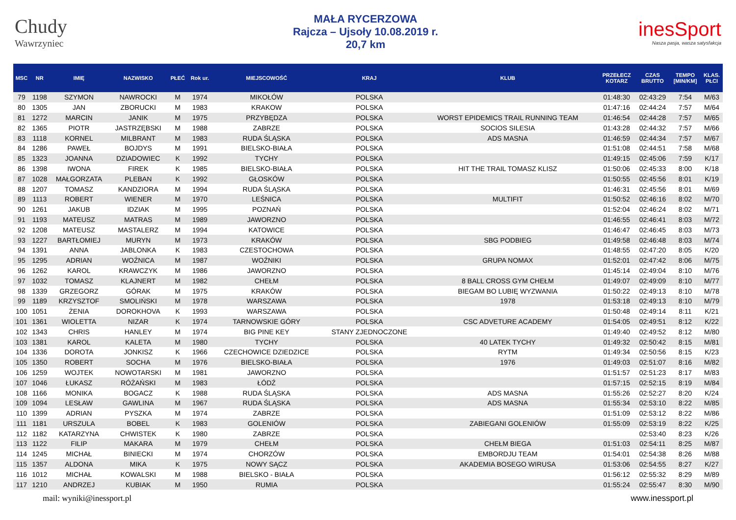Chudy
Wawrzyniec
MAŁA RYCERZOWA
Rajcza – Ujsoły 10.08.2019 r.
20,7 km
inesSport
Nasza pasja, wasza satysfakcja
| MSC | NR | IMIĘ | NAZWISKO | PŁEĆ | Rok ur. | MIEJSCOWOŚĆ | KRAJ | KLUB | PRZEŁECZ KOTARZ | CZAS BRUTTO | TEMPO [MIN/KM] | KLAS. PŁCI |
| --- | --- | --- | --- | --- | --- | --- | --- | --- | --- | --- | --- | --- |
| 79 | 1198 | SZYMON | NAWROCKI | M | 1974 | MIKOŁÓW | POLSKA | | 01:48:30 | 02:43:29 | 7:54 | M/63 |
| 80 | 1305 | JAN | ZBORUCKI | M | 1983 | KRAKOW | POLSKA | | 01:47:16 | 02:44:24 | 7:57 | M/64 |
| 81 | 1272 | MARCIN | JANIK | M | 1975 | PRZYBĘDZA | POLSKA | WORST EPIDEMICS TRAIL RUNNING TEAM | 01:46:54 | 02:44:28 | 7:57 | M/65 |
| 82 | 1365 | PIOTR | JASTRZĘBSKI | M | 1988 | ZABRZE | POLSKA | SOCIOS SILESIA | 01:43:28 | 02:44:32 | 7:57 | M/66 |
| 83 | 1118 | KORNEL | MILBRANT | M | 1983 | RUDA ŚLĄSKA | POLSKA | ADS MASNA | 01:46:59 | 02:44:34 | 7:57 | M/67 |
| 84 | 1286 | PAWEŁ | BOJDYS | M | 1991 | BIELSKO-BIAŁA | POLSKA | | 01:51:08 | 02:44:51 | 7:58 | M/68 |
| 85 | 1323 | JOANNA | DZIADOWIEC | K | 1992 | TYCHY | POLSKA | | 01:49:15 | 02:45:06 | 7:59 | K/17 |
| 86 | 1398 | IWONA | FIREK | K | 1985 | BIELSKO-BIAŁA | POLSKA | HIT THE TRAIL TOMASZ KLISZ | 01:50:06 | 02:45:33 | 8:00 | K/18 |
| 87 | 1028 | MAŁGORZATA | PLEBAN | K | 1992 | GŁOSKÓW | POLSKA | | 01:50:55 | 02:45:56 | 8:01 | K/19 |
| 88 | 1207 | TOMASZ | KANDZIORA | M | 1994 | RUDA ŚLĄSKA | POLSKA | | 01:46:31 | 02:45:56 | 8:01 | M/69 |
| 89 | 1113 | ROBERT | WIENER | M | 1970 | LEŚNICA | POLSKA | MULTIFIT | 01:50:52 | 02:46:16 | 8:02 | M/70 |
| 90 | 1261 | JAKUB | IDZIAK | M | 1995 | POZNAŃ | POLSKA | | 01:52:04 | 02:46:24 | 8:02 | M/71 |
| 91 | 1193 | MATEUSZ | MATRAS | M | 1989 | JAWORZNO | POLSKA | | 01:46:55 | 02:46:41 | 8:03 | M/72 |
| 92 | 1208 | MATEUSZ | MASTALERZ | M | 1994 | KATOWICE | POLSKA | | 01:46:47 | 02:46:45 | 8:03 | M/73 |
| 93 | 1227 | BARTŁOMIEJ | MURYN | M | 1973 | KRAKÓW | POLSKA | SBG PODBIEG | 01:49:58 | 02:46:48 | 8:03 | M/74 |
| 94 | 1391 | ANNA | JABLONKA | K | 1983 | CZESTOCHOWA | POLSKA | | 01:48:55 | 02:47:20 | 8:05 | K/20 |
| 95 | 1295 | ADRIAN | WOŹNICA | M | 1987 | WOŹNIKI | POLSKA | GRUPA NOMAX | 01:52:01 | 02:47:42 | 8:06 | M/75 |
| 96 | 1262 | KAROL | KRAWCZYK | M | 1986 | JAWORZNO | POLSKA | | 01:45:14 | 02:49:04 | 8:10 | M/76 |
| 97 | 1032 | TOMASZ | KLAJNERT | M | 1982 | CHEŁM | POLSKA | 8 BALL CROSS GYM CHEŁM | 01:49:07 | 02:49:09 | 8:10 | M/77 |
| 98 | 1339 | GRZEGORZ | GÓRAK | M | 1975 | KRAKÓW | POLSKA | BIEGAM BO LUBIĘ WYZWANIA | 01:50:22 | 02:49:13 | 8:10 | M/78 |
| 99 | 1189 | KRZYSZTOF | SMOLIŃSKI | M | 1978 | WARSZAWA | POLSKA | 1978 | 01:53:18 | 02:49:13 | 8:10 | M/79 |
| 100 | 1051 | ŻENIA | DOROKHOVA | K | 1993 | WARSZAWA | POLSKA | | 01:50:48 | 02:49:14 | 8:11 | K/21 |
| 101 | 1361 | WIOLETTA | NIZAR | K | 1974 | TARNOWSKIE GÓRY | POLSKA | CSC ADVETURE ACADEMY | 01:54:05 | 02:49:51 | 8:12 | K/22 |
| 102 | 1343 | CHRIS | HANLEY | M | 1974 | BIG PINE KEY | STANY ZJEDNOCZONE | | 01:49:40 | 02:49:52 | 8:12 | M/80 |
| 103 | 1381 | KAROL | KALETA | M | 1980 | TYCHY | POLSKA | 40 LATEK TYCHY | 01:49:32 | 02:50:42 | 8:15 | M/81 |
| 104 | 1336 | DOROTA | JONKISZ | K | 1966 | CZECHOWICE DZIEDZICE | POLSKA | RYTM | 01:49:34 | 02:50:56 | 8:15 | K/23 |
| 105 | 1350 | ROBERT | SOCHA | M | 1976 | BIELSKO-BIAŁA | POLSKA | 1976 | 01:49:03 | 02:51:07 | 8:16 | M/82 |
| 106 | 1259 | WOJTEK | NOWOTARSKI | M | 1981 | JAWORZNO | POLSKA | | 01:51:57 | 02:51:23 | 8:17 | M/83 |
| 107 | 1046 | ŁUKASZ | RÓŻAŃSKI | M | 1983 | ŁÓDŹ | POLSKA | | 01:57:15 | 02:52:15 | 8:19 | M/84 |
| 108 | 1166 | MONIKA | BOGACZ | K | 1988 | RUDA ŚLĄSKA | POLSKA | ADS MASNA | 01:55:26 | 02:52:27 | 8:20 | K/24 |
| 109 | 1094 | LESŁAW | GAWLINA | M | 1967 | RUDA ŚLĄSKA | POLSKA | ADS MASNA | 01:55:34 | 02:53:10 | 8:22 | M/85 |
| 110 | 1399 | ADRIAN | PYSZKA | M | 1974 | ZABRZE | POLSKA | | 01:51:09 | 02:53:12 | 8:22 | M/86 |
| 111 | 1181 | URSZULA | BOBEL | K | 1983 | GOLENIÓW | POLSKA | ZABIEGANI GOLENIÓW | 01:55:09 | 02:53:19 | 8:22 | K/25 |
| 112 | 1182 | KATARZYNA | CHWISTEK | K | 1980 | ZABRZE | POLSKA | | | 02:53:40 | 8:23 | K/26 |
| 113 | 1122 | FILIP | MAKARA | M | 1979 | CHEŁM | POLSKA | CHEŁM BIEGA | 01:51:03 | 02:54:11 | 8:25 | M/87 |
| 114 | 1245 | MICHAŁ | BINIECKI | M | 1974 | CHORZÓW | POLSKA | EMBORDJU TEAM | 01:54:01 | 02:54:38 | 8:26 | M/88 |
| 115 | 1357 | ALDONA | MIKA | K | 1975 | NOWY SĄCZ | POLSKA | AKADEMIA BOSEGO WIRUSA | 01:53:06 | 02:54:55 | 8:27 | K/27 |
| 116 | 1012 | MICHAŁ | KOWALSKI | M | 1988 | BIELSKO - BIAŁA | POLSKA | | 01:56:12 | 02:55:32 | 8:29 | M/89 |
| 117 | 1210 | ANDRZEJ | KUBIAK | M | 1950 | RUMIA | POLSKA | | 01:55:24 | 02:55:47 | 8:30 | M/90 |
mail: wyniki@inessport.pl www.inessport.pl